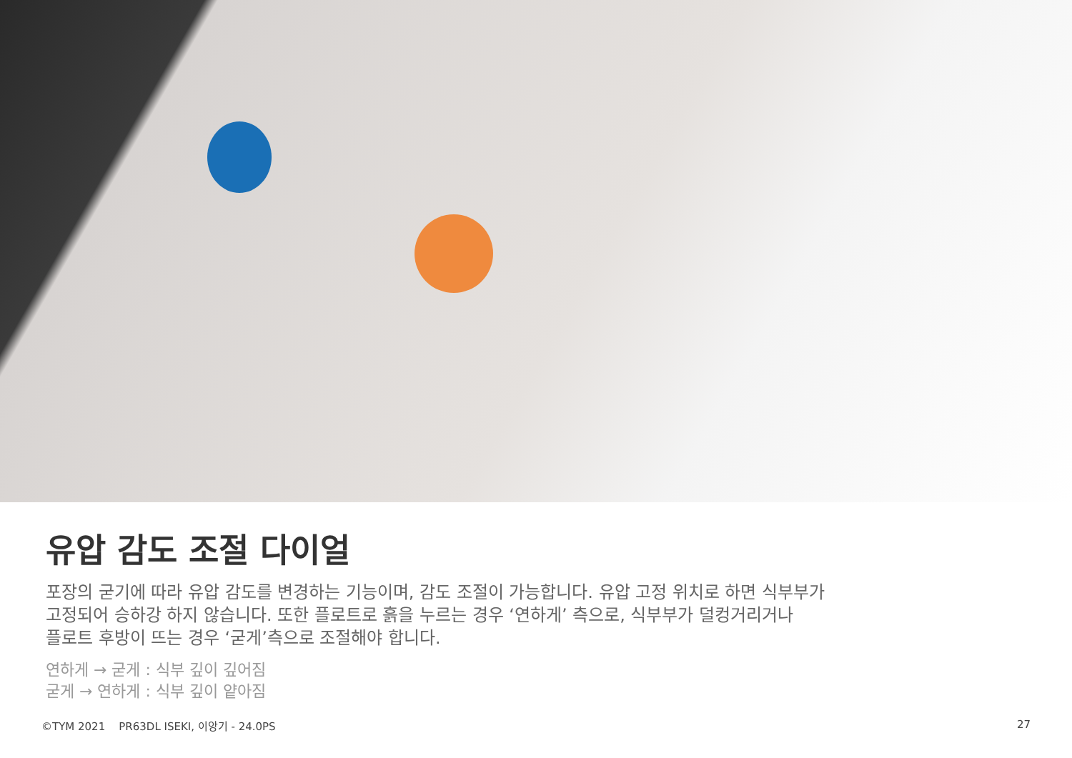유압 감도 조절 다이얼
포장의 굳기에 따라 유압 감도를 변경하는 기능이며, 감도 조절이 가능합니다. 유압 고정 위치로 하면 식부부가
고정되어 승하강 하지 않습니다. 또한 플로트로 흙을 누르는 경우 ‘연하게’ 측으로, 식부부가 덜컹거리거나
플로트 후방이 뜨는 경우 ‘굳게’측으로 조절해야 합니다.
연하게 → 굳게 : 식부 깊이 깊어짐
굳게 → 연하게 : 식부 깊이 얕아짐
©TYM 2021 PR63DL ISEKI, 이앙기 - 24.0PS 27